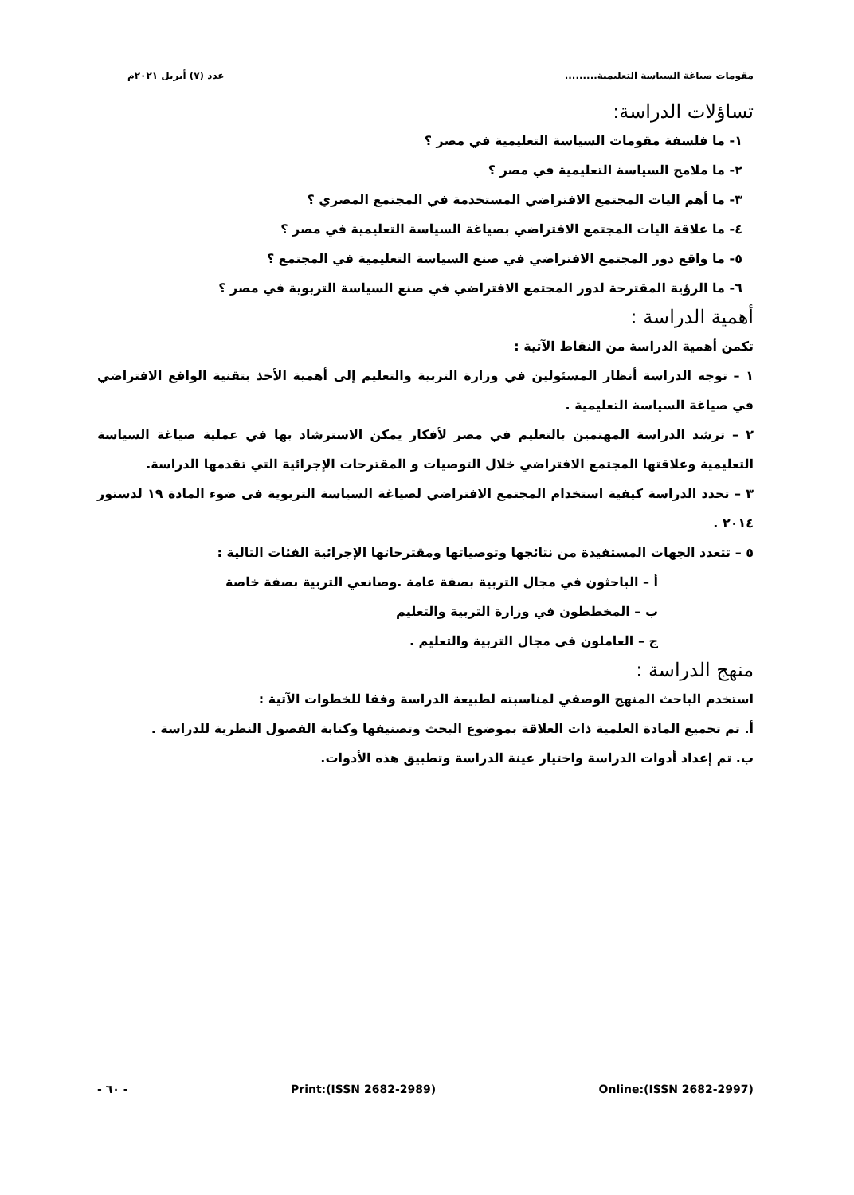عدد (٧) أبريل ٢٠٢١م مقومات صياغة السياسة التعليمية.........
تساؤلات الدراسة:
١- ما فلسفة مقومات السياسة التعليمية في مصر ؟
٢- ما ملامح السياسة التعليمية في مصر ؟
٣- ما أهم اليات المجتمع الافتراضي المستخدمة في المجتمع المصري ؟
٤- ما علاقة اليات المجتمع الافتراضي بصياغة السياسة التعليمية في مصر ؟
٥- ما واقع دور المجتمع الافتراضي في صنع السياسة التعليمية في المجتمع ؟
٦- ما الرؤية المقترحة لدور المجتمع الافتراضي في صنع السياسة التربوية في مصر ؟
أهمية الدراسة :
تكمن أهمية الدراسة من النقاط الآتية :
١ – توجه الدراسة أنظار المسئولين في وزارة التربية والتعليم إلى أهمية الأخذ بتقنية الواقع الافتراضي في صياغة السياسة التعليمية .
٢ – ترشد الدراسة المهتمين بالتعليم في مصر لأفكار يمكن الاسترشاد بها في عملية صياغة السياسة التعليمية وعلاقتها المجتمع الافتراضي خلال التوصيات و المقترحات الإجرائية التي تقدمها الدراسة.
٣ – تحدد الدراسة كيفية استخدام المجتمع الافتراضي لصياغة السياسة التربوية فى ضوء المادة ١٩ لدستور ٢٠١٤ .
٥ – تتعدد الجهات المستفيدة من نتائجها وتوصياتها ومقترحاتها الإجرائية الفئات التالية :
أ – الباحثون في مجال التربية بصفة عامة .وصانعي التربية بصفة خاصة
ب – المخططون في وزارة التربية والتعليم
ج – العاملون في مجال التربية والتعليم .
منهج الدراسة :
استخدم الباحث المنهج الوصفي لمناسبته لطبيعة الدراسة وفقا للخطوات الآتية :
أ. تم تجميع المادة العلمية ذات العلاقة بموضوع البحث وتصنيفها وكتابة الفصول النظرية للدراسة .
ب. تم إعداد أدوات الدراسة واختيار عينة الدراسة وتطبيق هذه الأدوات.
- ٦٠ - Print:(ISSN 2682-2989) Online:(ISSN 2682-2997)